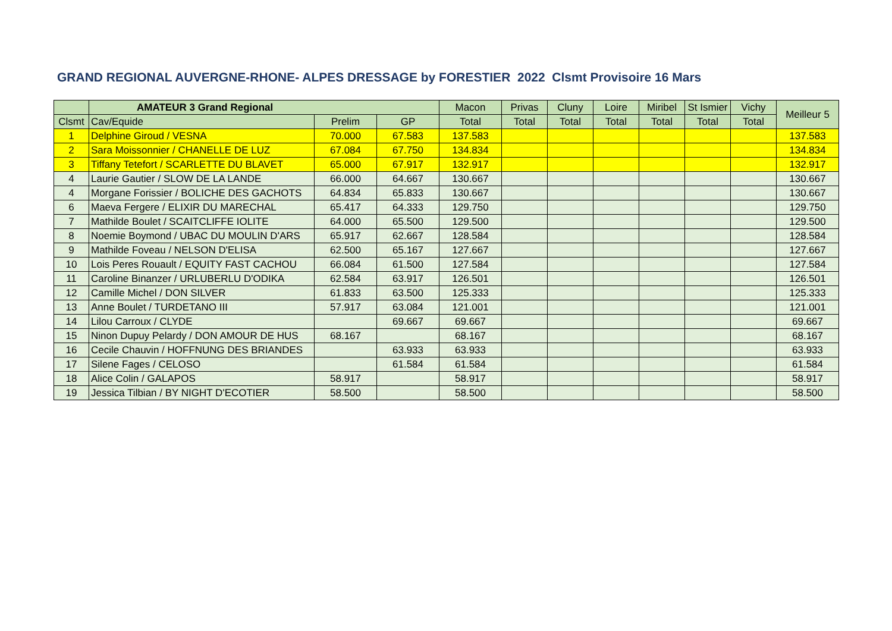GRAND REGIONAL AUVERGNE-RHONE- ALPES DRESSAGE by FORESTIER 2022 Clsmt Provisoire 16 Mars
| | AMATEUR 3 Grand Regional | | | Macon | Privas | Cluny | Loire | Miribel | St Ismier | Vichy | Meilleur 5 |
| --- | --- | --- | --- | --- | --- | --- | --- | --- | --- | --- | --- |
| Clsmt | Cav/Equide | Prelim | GP | Total | Total | Total | Total | Total | Total | Total | |
| 1 | Delphine Giroud / VESNA | 70.000 | 67.583 | 137.583 | | | | | | | 137.583 |
| 2 | Sara Moissonnier / CHANELLE DE LUZ | 67.084 | 67.750 | 134.834 | | | | | | | 134.834 |
| 3 | Tiffany Tetefort / SCARLETTE DU BLAVET | 65.000 | 67.917 | 132.917 | | | | | | | 132.917 |
| 4 | Laurie Gautier / SLOW DE LA LANDE | 66.000 | 64.667 | 130.667 | | | | | | | 130.667 |
| 4 | Morgane Forissier / BOLICHE DES GACHOTS | 64.834 | 65.833 | 130.667 | | | | | | | 130.667 |
| 6 | Maeva Fergere / ELIXIR DU MARECHAL | 65.417 | 64.333 | 129.750 | | | | | | | 129.750 |
| 7 | Mathilde Boulet / SCAITCLIFFE IOLITE | 64.000 | 65.500 | 129.500 | | | | | | | 129.500 |
| 8 | Noemie Boymond / UBAC DU MOULIN D'ARS | 65.917 | 62.667 | 128.584 | | | | | | | 128.584 |
| 9 | Mathilde Foveau / NELSON D'ELISA | 62.500 | 65.167 | 127.667 | | | | | | | 127.667 |
| 10 | Lois Peres Rouault / EQUITY FAST CACHOU | 66.084 | 61.500 | 127.584 | | | | | | | 127.584 |
| 11 | Caroline Binanzer / URLUBERLU D'ODIKA | 62.584 | 63.917 | 126.501 | | | | | | | 126.501 |
| 12 | Camille Michel / DON SILVER | 61.833 | 63.500 | 125.333 | | | | | | | 125.333 |
| 13 | Anne Boulet / TURDETANO III | 57.917 | 63.084 | 121.001 | | | | | | | 121.001 |
| 14 | Lilou Carroux / CLYDE | | 69.667 | 69.667 | | | | | | | 69.667 |
| 15 | Ninon Dupuy Pelardy / DON AMOUR DE HUS | 68.167 | | 68.167 | | | | | | | 68.167 |
| 16 | Cecile Chauvin / HOFFNUNG DES BRIANDES | | 63.933 | 63.933 | | | | | | | 63.933 |
| 17 | Silene Fages / CELOSO | | 61.584 | 61.584 | | | | | | | 61.584 |
| 18 | Alice Colin / GALAPOS | 58.917 | | 58.917 | | | | | | | 58.917 |
| 19 | Jessica Tilbian / BY NIGHT D'ECOTIER | 58.500 | | 58.500 | | | | | | | 58.500 |